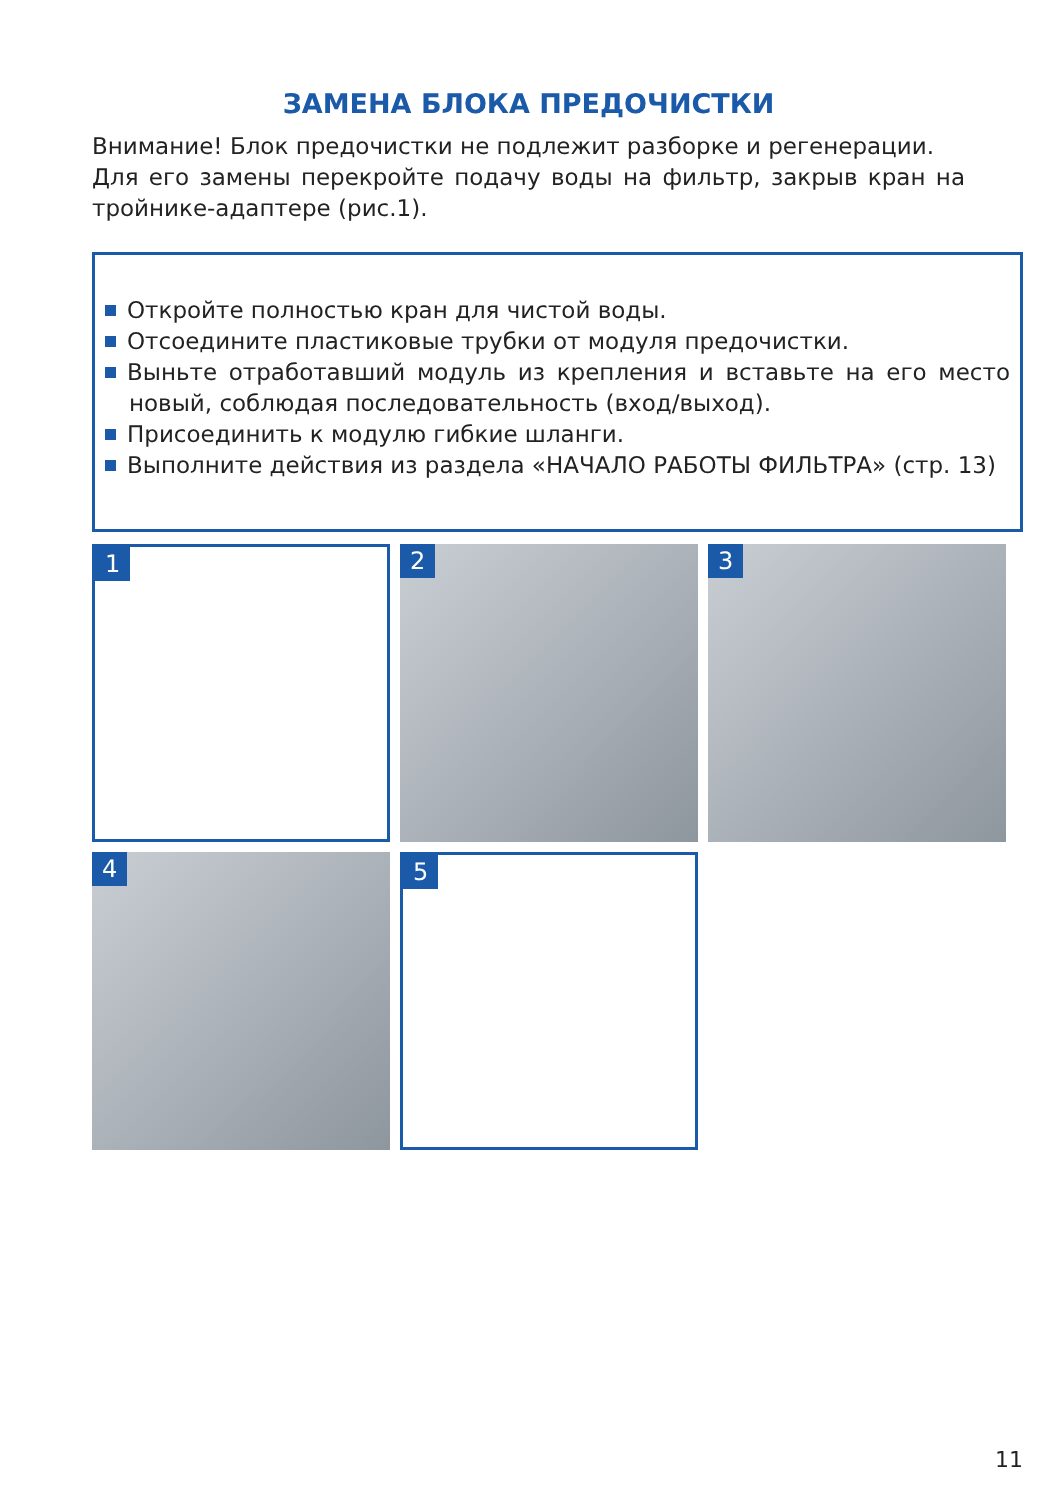ЗАМЕНА БЛОКА ПРЕДОЧИСТКИ
Внимание! Блок предочистки не подлежит разборке и регенерации.
Для его замены перекройте подачу воды на фильтр, закрыв кран на тройнике-адаптере (рис.1).
Откройте полностью кран для чистой воды.
Отсоедините пластиковые трубки от модуля предочистки.
Выньте отработавший модуль из крепления и вставьте на его место новый, соблюдая последовательность (вход/выход).
Присоединить к модулю гибкие шланги.
Выполните действия из раздела «НАЧАЛО РАБОТЫ ФИЛЬТРА» (стр. 13)
1
2
3
4
5
11